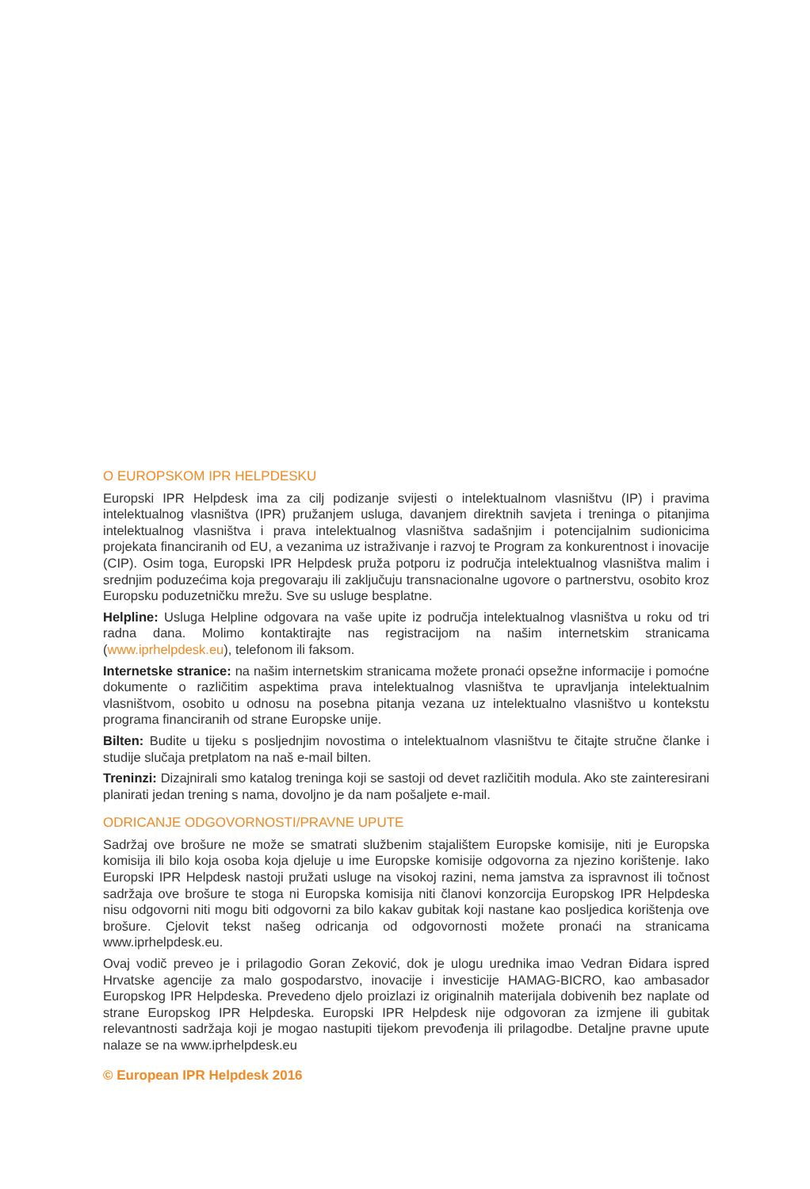O EUROPSKOM IPR HELPDESKU
Europski IPR Helpdesk ima za cilj podizanje svijesti o intelektualnom vlasništvu (IP) i pravima intelektualnog vlasništva (IPR) pružanjem usluga, davanjem direktnih savjeta i treninga o pitanjima intelektualnog vlasništva i prava intelektualnog vlasništva sadašnjim i potencijalnim sudionicima projekata financiranih od EU, a vezanima uz istraživanje i razvoj te Program za konkurentnost i inovacije (CIP). Osim toga, Europski IPR Helpdesk pruža potporu iz područja intelektualnog vlasništva malim i srednjim poduzećima koja pregovaraju ili zaključuju transnacionalne ugovore o partnerstvu, osobito kroz Europsku poduzetničku mrežu. Sve su usluge besplatne.
Helpline: Usluga Helpline odgovara na vaše upite iz područja intelektualnog vlasništva u roku od tri radna dana. Molimo kontaktirajte nas registracijom na našim internetskim stranicama (www.iprhelpdesk.eu), telefonom ili faksom.
Internetske stranice: na našim internetskim stranicama možete pronaći opsežne informacije i pomoćne dokumente o različitim aspektima prava intelektualnog vlasništva te upravljanja intelektualnim vlasništvom, osobito u odnosu na posebna pitanja vezana uz intelektualno vlasništvo u kontekstu programa financiranih od strane Europske unije.
Bilten: Budite u tijeku s posljednjim novostima o intelektualnom vlasništvu te čitajte stručne članke i studije slučaja pretplatom na naš e-mail bilten.
Treninzi: Dizajnirali smo katalog treninga koji se sastoji od devet različitih modula. Ako ste zainteresirani planirati jedan trening s nama, dovoljno je da nam pošaljete e-mail.
ODRICANJE ODGOVORNOSTI/PRAVNE UPUTE
Sadržaj ove brošure ne može se smatrati službenim stajalištem Europske komisije, niti je Europska komisija ili bilo koja osoba koja djeluje u ime Europske komisije odgovorna za njezino korištenje. Iako Europski IPR Helpdesk nastoji pružati usluge na visokoj razini, nema jamstva za ispravnost ili točnost sadržaja ove brošure te stoga ni Europska komisija niti članovi konzorcija Europskog IPR Helpdeska nisu odgovorni niti mogu biti odgovorni za bilo kakav gubitak koji nastane kao posljedica korištenja ove brošure. Cjelovit tekst našeg odricanja od odgovornosti možete pronaći na stranicama www.iprhelpdesk.eu.
Ovaj vodič preveo je i prilagodio Goran Zeković, dok je ulogu urednika imao Vedran Đidara ispred Hrvatske agencije za malo gospodarstvo, inovacije i investicije HAMAG-BICRO, kao ambasador Europskog IPR Helpdeska. Prevedeno djelo proizlazi iz originalnih materijala dobivenih bez naplate od strane Europskog IPR Helpdeska. Europski IPR Helpdesk nije odgovoran za izmjene ili gubitak relevantnosti sadržaja koji je mogao nastupiti tijekom prevođenja ili prilagodbe. Detaljne pravne upute nalaze se na www.iprhelpdesk.eu
© European IPR Helpdesk 2016